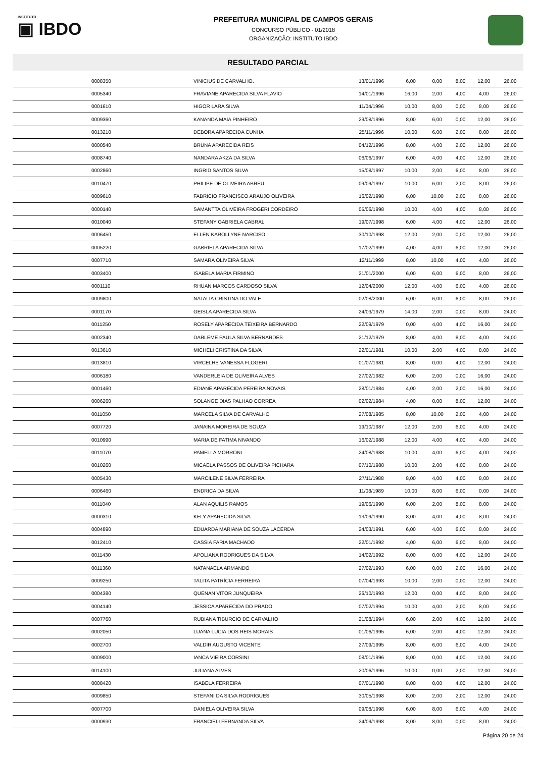INSTITUTO
▣ IBDO
PREFEITURA MUNICIPAL DE CAMPOS GERAIS
CONCURSO PÚBLICO - 01/2018
ORGANIZAÇÃO: INSTITUTO IBDO
RESULTADO PARCIAL
| 0008350 | VINICIUS DE CARVALHO. | 13/01/1996 | 6,00 | 0,00 | 8,00 | 12,00 | 26,00 |
| 0005340 | FRAVIANE APARECIDA SILVA FLAVIO | 14/01/1996 | 16,00 | 2,00 | 4,00 | 4,00 | 26,00 |
| 0001610 | HIGOR LARA SILVA | 11/04/1996 | 10,00 | 8,00 | 0,00 | 8,00 | 26,00 |
| 0009360 | KANANDA MAIA PINHEIRO | 29/08/1996 | 8,00 | 6,00 | 0,00 | 12,00 | 26,00 |
| 0013210 | DEBORA APARECIDA CUNHA | 25/11/1996 | 10,00 | 6,00 | 2,00 | 8,00 | 26,00 |
| 0000540 | BRUNA APARECIDA REIS | 04/12/1996 | 8,00 | 4,00 | 2,00 | 12,00 | 26,00 |
| 0008740 | NANDARA AKZA DA SILVA | 06/06/1997 | 6,00 | 4,00 | 4,00 | 12,00 | 26,00 |
| 0002860 | INGRID SANTOS SILVA | 15/08/1997 | 10,00 | 2,00 | 6,00 | 8,00 | 26,00 |
| 0010470 | PHILIPE DE OLIVEIRA ABREU | 09/09/1997 | 10,00 | 6,00 | 2,00 | 8,00 | 26,00 |
| 0009610 | FABRICIO FRANCISCO ARAUJO OLIVEIRA | 16/02/1998 | 6,00 | 10,00 | 2,00 | 8,00 | 26,00 |
| 0000140 | SAMANTTA OLIVEIRA FROGERI CORDEIRO | 05/06/1998 | 10,00 | 4,00 | 4,00 | 8,00 | 26,00 |
| 0010040 | STEFANY GABRIELA CABRAL | 19/07/1998 | 6,00 | 4,00 | 4,00 | 12,00 | 26,00 |
| 0006450 | ELLEN KAROLLYNE NARCISO | 30/10/1998 | 12,00 | 2,00 | 0,00 | 12,00 | 26,00 |
| 0005220 | GABRIELA APARECIDA SILVA | 17/02/1999 | 4,00 | 4,00 | 6,00 | 12,00 | 26,00 |
| 0007710 | SAMARA OLIVEIRA SILVA | 12/11/1999 | 8,00 | 10,00 | 4,00 | 4,00 | 26,00 |
| 0003400 | ISABELA MARIA FIRMINO | 21/01/2000 | 6,00 | 6,00 | 6,00 | 8,00 | 26,00 |
| 0001110 | RHUAN MARCOS CARDOSO SILVA | 12/04/2000 | 12,00 | 4,00 | 6,00 | 4,00 | 26,00 |
| 0009800 | NATALIA CRISTINA DO VALE | 02/08/2000 | 6,00 | 6,00 | 6,00 | 8,00 | 26,00 |
| 0001170 | GEISLA APARECIDA SILVA | 24/03/1979 | 14,00 | 2,00 | 0,00 | 8,00 | 24,00 |
| 0011250 | ROSELY APARECIDA TEIXEIRA BERNARDO | 22/09/1979 | 0,00 | 4,00 | 4,00 | 16,00 | 24,00 |
| 0002340 | DARLEME PAULA SILVA BERNARDES | 21/12/1979 | 8,00 | 4,00 | 8,00 | 4,00 | 24,00 |
| 0013610 | MICHELI CRISTINA DA SILVA | 22/01/1981 | 10,00 | 2,00 | 4,00 | 8,00 | 24,00 |
| 0013810 | VIRCELHE VANESSA FLOGERI | 01/07/1981 | 8,00 | 0,00 | 4,00 | 12,00 | 24,00 |
| 0006180 | VANDERLEIA DE OLIVEIRA ALVES | 27/02/1982 | 6,00 | 2,00 | 0,00 | 16,00 | 24,00 |
| 0001460 | EDIANE APARECIDA PEREIRA NOVAIS | 28/01/1984 | 4,00 | 2,00 | 2,00 | 16,00 | 24,00 |
| 0006260 | SOLANGE DIAS PALHAO CORREA | 02/02/1984 | 4,00 | 0,00 | 8,00 | 12,00 | 24,00 |
| 0011050 | MARCELA SILVA DE CARVALHO | 27/08/1985 | 8,00 | 10,00 | 2,00 | 4,00 | 24,00 |
| 0007720 | JANAINA MOREIRA DE SOUZA | 19/10/1987 | 12,00 | 2,00 | 6,00 | 4,00 | 24,00 |
| 0010990 | MARIA DE FATIMA NIVANDO | 16/02/1988 | 12,00 | 4,00 | 4,00 | 4,00 | 24,00 |
| 0011070 | PAMELLA MORRONI | 24/08/1988 | 10,00 | 4,00 | 6,00 | 4,00 | 24,00 |
| 0010260 | MICAELA PASSOS DE OLIVEIRA PICHARA | 07/10/1988 | 10,00 | 2,00 | 4,00 | 8,00 | 24,00 |
| 0005430 | MARCILENE SILVA FERREIRA | 27/11/1988 | 8,00 | 4,00 | 4,00 | 8,00 | 24,00 |
| 0006460 | ENDRICA DA SILVA | 11/08/1989 | 10,00 | 8,00 | 6,00 | 0,00 | 24,00 |
| 0011040 | ALAN AQUILIS RAMOS | 19/06/1990 | 6,00 | 2,00 | 8,00 | 8,00 | 24,00 |
| 0000310 | KELY APARECIDA SILVA | 13/09/1990 | 8,00 | 4,00 | 4,00 | 8,00 | 24,00 |
| 0004890 | EDUARDA MARIANA DE SOUZA LACERDA | 24/03/1991 | 6,00 | 4,00 | 6,00 | 8,00 | 24,00 |
| 0012410 | CASSIA FARIA MACHADO | 22/01/1992 | 4,00 | 6,00 | 6,00 | 8,00 | 24,00 |
| 0011430 | APOLIANA RODRIGUES DA SILVA | 14/02/1992 | 8,00 | 0,00 | 4,00 | 12,00 | 24,00 |
| 0011360 | NATANAELA ARMANDO | 27/02/1993 | 6,00 | 0,00 | 2,00 | 16,00 | 24,00 |
| 0009250 | TALITA PATRÍCIA FERREIRA | 07/04/1993 | 10,00 | 2,00 | 0,00 | 12,00 | 24,00 |
| 0004380 | QUENAN VITOR JUNQUEIRA | 26/10/1993 | 12,00 | 0,00 | 4,00 | 8,00 | 24,00 |
| 0004140 | JESSICA APARECIDA DO PRADO | 07/02/1994 | 10,00 | 4,00 | 2,00 | 8,00 | 24,00 |
| 0007760 | RUBIANA TIBURCIO DE CARVALHO | 21/08/1994 | 6,00 | 2,00 | 4,00 | 12,00 | 24,00 |
| 0002050 | LUANA LUCIA DOS REIS MORAIS | 01/06/1995 | 6,00 | 2,00 | 4,00 | 12,00 | 24,00 |
| 0002700 | VALDIR AUGUSTO VICENTE | 27/09/1995 | 8,00 | 6,00 | 6,00 | 4,00 | 24,00 |
| 0009000 | IANCA VIEIRA CORSINI | 08/01/1996 | 8,00 | 0,00 | 4,00 | 12,00 | 24,00 |
| 0014100 | JULIANA ALVES | 20/06/1996 | 10,00 | 0,00 | 2,00 | 12,00 | 24,00 |
| 0008420 | ISABELA FERREIRA | 07/01/1998 | 8,00 | 0,00 | 4,00 | 12,00 | 24,00 |
| 0009850 | STEFANI DA SILVA RODRIGUES | 30/05/1998 | 8,00 | 2,00 | 2,00 | 12,00 | 24,00 |
| 0007700 | DANIELA OLIVEIRA SILVA | 09/08/1998 | 6,00 | 8,00 | 6,00 | 4,00 | 24,00 |
| 0000930 | FRANCIELI FERNANDA SILVA | 24/09/1998 | 8,00 | 8,00 | 0,00 | 8,00 | 24,00 |
Página 20 de 24